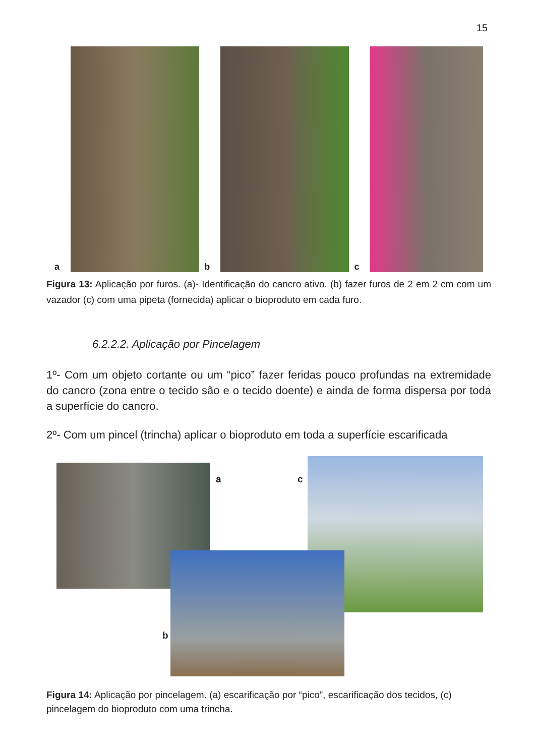15
a
b
c
Figura 13: Aplicação por furos. (a)- Identificação do cancro ativo. (b) fazer furos de 2 em 2 cm com um vazador (c) com uma pipeta (fornecida) aplicar o bioproduto em cada furo.
6.2.2.2. Aplicação por Pincelagem
1º- Com um objeto cortante ou um “pico” fazer feridas pouco profundas na extremidade do cancro (zona entre o tecido são e o tecido doente) e ainda de forma dispersa por toda a superfície do cancro.
2º- Com um pincel (trincha) aplicar o bioproduto em toda a superfície escarificada
a c
b
Figura 14: Aplicação por pincelagem. (a) escarificação por “pico”, escarificação dos tecidos, (c) pincelagem do bioproduto com uma trincha.